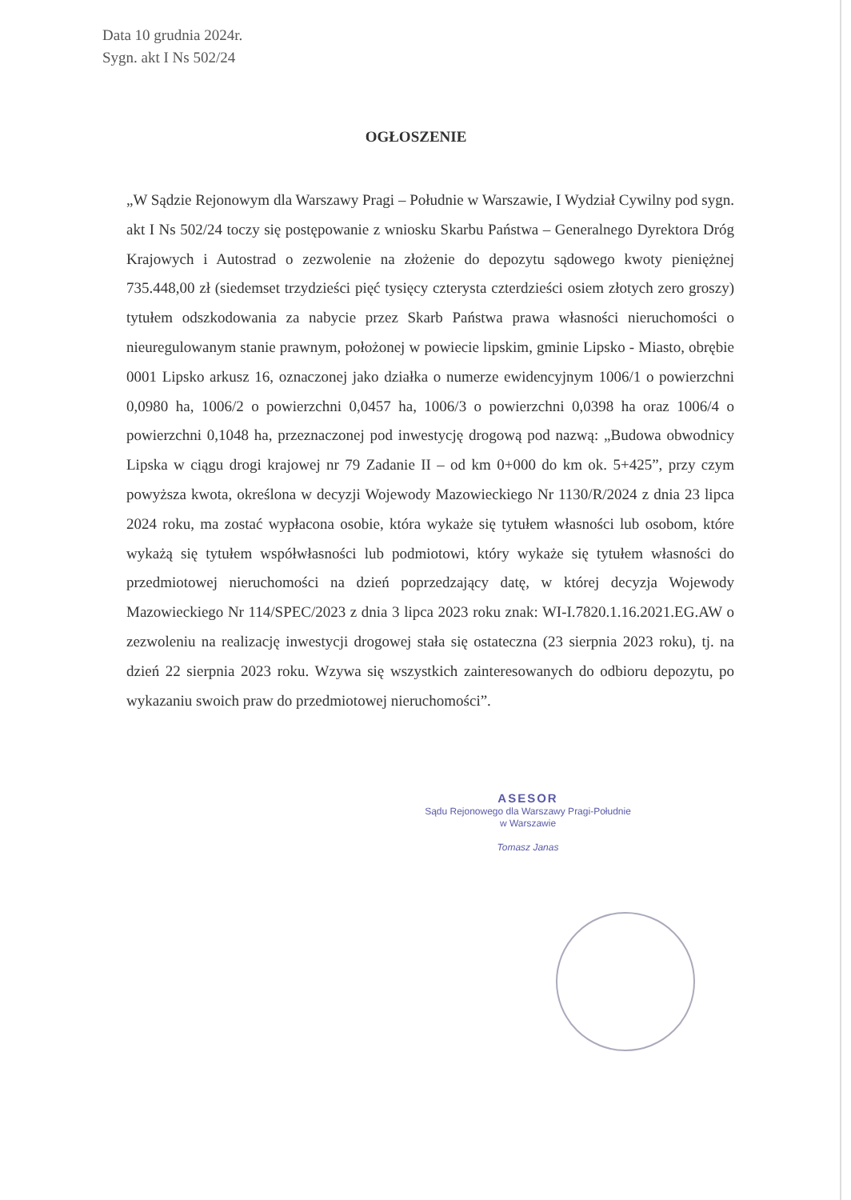Data 10 grudnia 2024r.
Sygn. akt I Ns 502/24
OGŁOSZENIE
„W Sądzie Rejonowym dla Warszawy Pragi – Południe w Warszawie, I Wydział Cywilny pod sygn. akt I Ns 502/24 toczy się postępowanie z wniosku Skarbu Państwa – Generalnego Dyrektora Dróg Krajowych i Autostrad o zezwolenie na złożenie do depozytu sądowego kwoty pieniężnej 735.448,00 zł (siedemset trzydzieści pięć tysięcy czterysta czterdzieści osiem złotych zero groszy) tytułem odszkodowania za nabycie przez Skarb Państwa prawa własności nieruchomości o nieuregulowanym stanie prawnym, położonej w powiecie lipskim, gminie Lipsko - Miasto, obrębie 0001 Lipsko arkusz 16, oznaczonej jako działka o numerze ewidencyjnym 1006/1 o powierzchni 0,0980 ha, 1006/2 o powierzchni 0,0457 ha, 1006/3 o powierzchni 0,0398 ha oraz 1006/4 o powierzchni 0,1048 ha, przeznaczonej pod inwestycję drogową pod nazwą: „Budowa obwodnicy Lipska w ciągu drogi krajowej nr 79 Zadanie II – od km 0+000 do km ok. 5+425”, przy czym powyższa kwota, określona w decyzji Wojewody Mazowieckiego Nr 1130/R/2024 z dnia 23 lipca 2024 roku, ma zostać wypłacona osobie, która wykaże się tytułem własności lub osobom, które wykażą się tytułem współwłasności lub podmiotowi, który wykaże się tytułem własności do przedmiotowej nieruchomości na dzień poprzedzający datę, w której decyzja Wojewody Mazowieckiego Nr 114/SPEC/2023 z dnia 3 lipca 2023 roku znak: WI-I.7820.1.16.2021.EG.AW o zezwoleniu na realizację inwestycji drogowej stała się ostateczna (23 sierpnia 2023 roku), tj. na dzień 22 sierpnia 2023 roku. Wzywa się wszystkich zainteresowanych do odbioru depozytu, po wykazaniu swoich praw do przedmiotowej nieruchomości”.
ASESOR
Sądu Rejonowego dla Warszawy Pragi-Południe
w Warszawie
Tomasz Janas